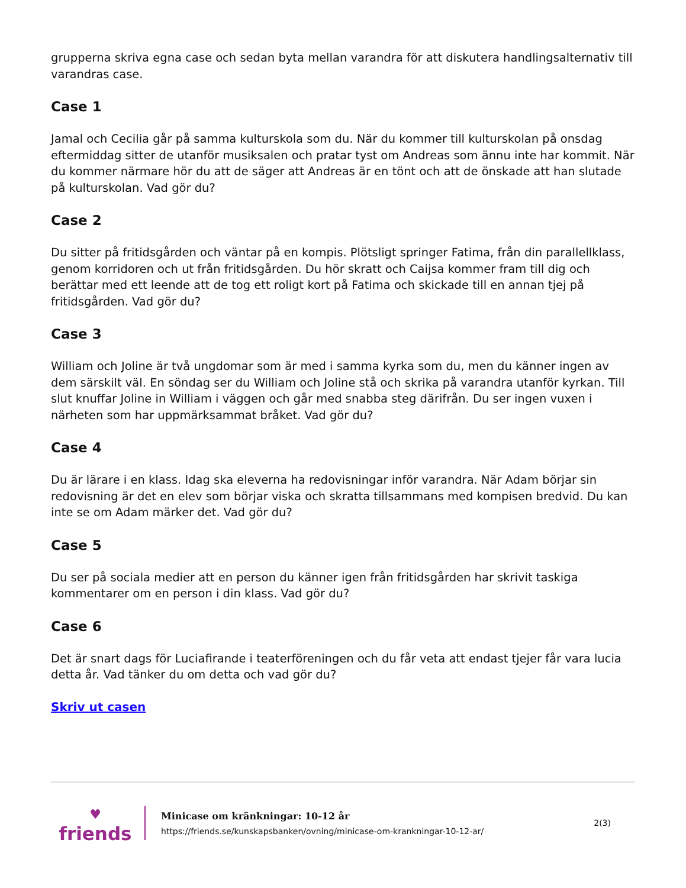grupperna skriva egna case och sedan byta mellan varandra för att diskutera handlingsalternativ till varandras case.
Case 1
Jamal och Cecilia går på samma kulturskola som du. När du kommer till kulturskolan på onsdag eftermiddag sitter de utanför musiksalen och pratar tyst om Andreas som ännu inte har kommit. När du kommer närmare hör du att de säger att Andreas är en tönt och att de önskade att han slutade på kulturskolan. Vad gör du?
Case 2
Du sitter på fritidsgården och väntar på en kompis. Plötsligt springer Fatima, från din parallellklass, genom korridoren och ut från fritidsgården. Du hör skratt och Caijsa kommer fram till dig och berättar med ett leende att de tog ett roligt kort på Fatima och skickade till en annan tjej på fritidsgården. Vad gör du?
Case 3
William och Joline är två ungdomar som är med i samma kyrka som du, men du känner ingen av dem särskilt väl. En söndag ser du William och Joline stå och skrika på varandra utanför kyrkan. Till slut knuffar Joline in William i väggen och går med snabba steg därifrån. Du ser ingen vuxen i närheten som har uppmärksammat bråket. Vad gör du?
Case 4
Du är lärare i en klass. Idag ska eleverna ha redovisningar inför varandra. När Adam börjar sin redovisning är det en elev som börjar viska och skratta tillsammans med kompisen bredvid. Du kan inte se om Adam märker det. Vad gör du?
Case 5
Du ser på sociala medier att en person du känner igen från fritidsgården har skrivit taskiga kommentarer om en person i din klass. Vad gör du?
Case 6
Det är snart dags för Luciafirande i teaterföreningen och du får veta att endast tjejer får vara lucia detta år. Vad tänker du om detta och vad gör du?
Skriv ut casen
♥
friends
Minicase om kränkningar: 10-12 år
https://friends.se/kunskapsbanken/ovning/minicase-om-krankningar-10-12-ar/
2(3)